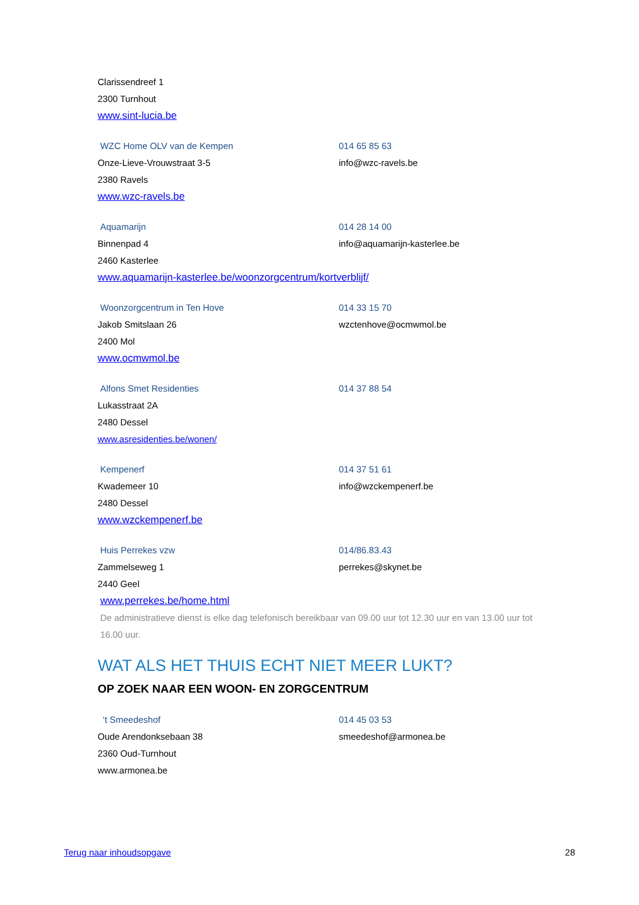Clarissendreef 1
2300 Turnhout
www.sint-lucia.be
WZC Home OLV van de Kempen 014 65 85 63
Onze-Lieve-Vrouwstraat 3-5 info@wzc-ravels.be
2380 Ravels
www.wzc-ravels.be
Aquamarijn 014 28 14 00
Binnenpad 4 info@aquamarijn-kasterlee.be
2460 Kasterlee
www.aquamarijn-kasterlee.be/woonzorgcentrum/kortverblijf/
Woonzorgcentrum in Ten Hove 014 33 15 70
Jakob Smitslaan 26 wzctenhove@ocmwmol.be
2400 Mol
www.ocmwmol.be
Alfons Smet Residenties 014 37 88 54
Lukasstraat 2A
2480 Dessel
www.asresidenties.be/wonen/
Kempenerf 014 37 51 61
Kwademeer 10 info@wzckempenerf.be
2480 Dessel
www.wzckempenerf.be
Huis Perrekes vzw 014/86.83.43
Zammelseweg 1 perrekes@skynet.be
2440 Geel
www.perrekes.be/home.html
De administratieve dienst is elke dag telefonisch bereikbaar van 09.00 uur tot 12.30 uur en van 13.00 uur tot
16.00 uur.
WAT ALS HET THUIS ECHT NIET MEER LUKT?
OP ZOEK NAAR EEN WOON- EN ZORGCENTRUM
‘t Smeedeshof 014 45 03 53
Oude Arendonksebaan 38 smeedeshof@armonea.be
2360 Oud-Turnhout
www.armonea.be
Terug naar inhoudsopgave 28